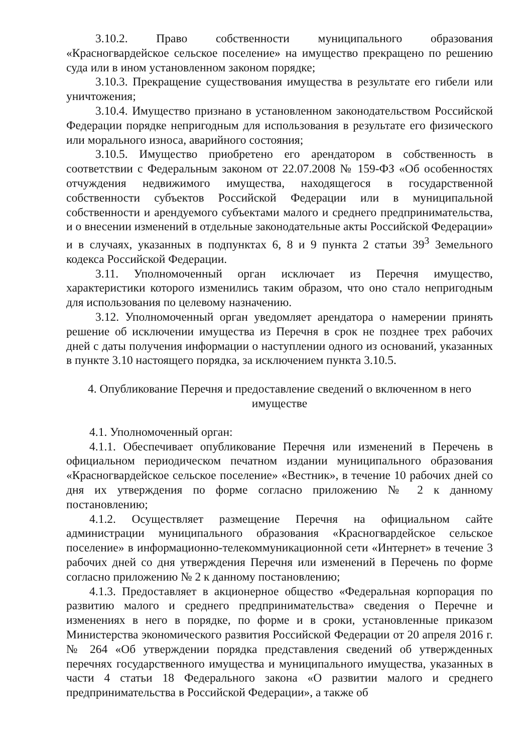3.10.2. Право собственности муниципального образования «Красногвардейское сельское поселение» на имущество прекращено по решению суда или в ином установленном законом порядке;
3.10.3. Прекращение существования имущества в результате его гибели или уничтожения;
3.10.4. Имущество признано в установленном законодательством Российской Федерации порядке непригодным для использования в результате его физического или морального износа, аварийного состояния;
3.10.5. Имущество приобретено его арендатором в собственность в соответствии с Федеральным законом от 22.07.2008 № 159-ФЗ «Об особенностях отчуждения недвижимого имущества, находящегося в государственной собственности субъектов Российской Федерации или в муниципальной собственности и арендуемого субъектами малого и среднего предпринимательства, и о внесении изменений в отдельные законодательные акты Российской Федерации» и в случаях, указанных в подпунктах 6, 8 и 9 пункта 2 статьи 39<sup>3</sup> Земельного кодекса Российской Федерации.
3.11. Уполномоченный орган исключает из Перечня имущество, характеристики которого изменились таким образом, что оно стало непригодным для использования по целевому назначению.
3.12. Уполномоченный орган уведомляет арендатора о намерении принять решение об исключении имущества из Перечня в срок не позднее трех рабочих дней с даты получения информации о наступлении одного из оснований, указанных в пункте 3.10 настоящего порядка, за исключением пункта 3.10.5.
4. Опубликование Перечня и предоставление сведений о включенном в него имуществе
4.1. Уполномоченный орган:
4.1.1. Обеспечивает опубликование Перечня или изменений в Перечень в официальном периодическом печатном издании муниципального образования «Красногвардейское сельское поселение» «Вестник», в течение 10 рабочих дней со дня их утверждения по форме согласно приложению № 2 к данному постановлению;
4.1.2. Осуществляет размещение Перечня на официальном сайте администрации муниципального образования «Красногвардейское сельское поселение» в информационно-телекоммуникационной сети «Интернет» в течение 3 рабочих дней со дня утверждения Перечня или изменений в Перечень по форме согласно приложению № 2 к данному постановлению;
4.1.3. Предоставляет в акционерное общество «Федеральная корпорация по развитию малого и среднего предпринимательства» сведения о Перечне и изменениях в него в порядке, по форме и в сроки, установленные приказом Министерства экономического развития Российской Федерации от 20 апреля 2016 г. № 264 «Об утверждении порядка представления сведений об утвержденных перечнях государственного имущества и муниципального имущества, указанных в части 4 статьи 18 Федерального закона «О развитии малого и среднего предпринимательства в Российской Федерации», а также об